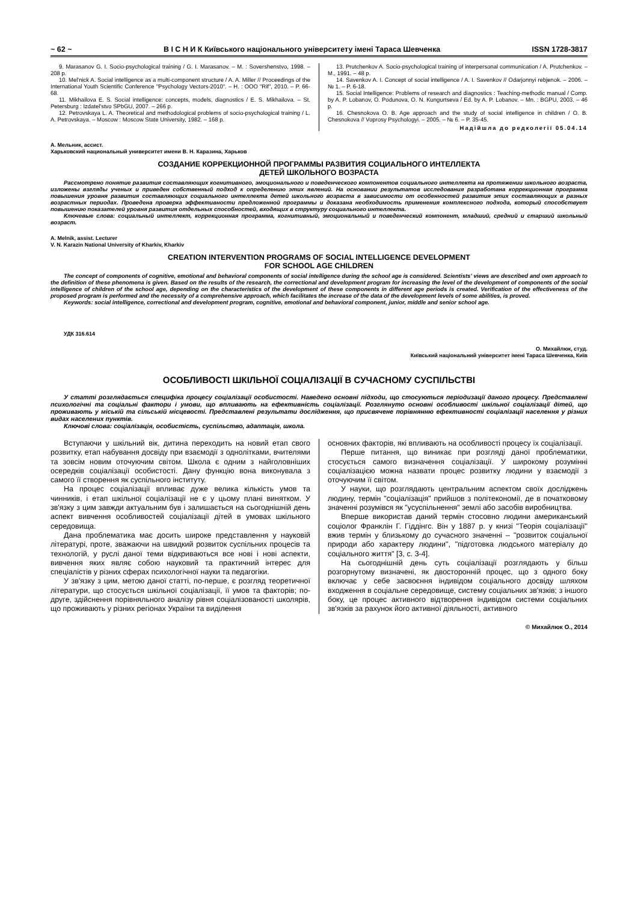~ 62 ~ В І С Н И К Київського національного університету імені Тараса Шевченка ISSN 1728-3817
9. Marasanov G. I. Socio-psychological training / G. I. Marasanov. – M. : Sovershenstvo, 1998. – 208 p.
10. Mel'nick A. Social intelligence as a multi-component structure / A. A. Miller // Proceedings of the International Youth Scientific Conference "Psychology Vectors-2010". – H. : OOO "Rif", 2010. – P. 66-68.
11. Mikhailova E. S. Social intelligence: concepts, models, diagnostics / E. S. Mikhailova. – St. Petersburg : Izdatel'stvo SPbGU, 2007. – 266 p.
12. Petrovskaya L. A. Theoretical and methodological problems of socio-psychological training / L. A. Petrovskaya. – Moscow : Moscow State University, 1982. – 168 p.
13. Prutchenkov A. Socio-psychological training of interpersonal communication / A. Prutchenkov. – M., 1991. – 48 p.
14. Savenkov A. I. Concept of social intelligence / A. I. Savenkov // Odarjonnyi rebjenok. – 2006. – № 1. – P. 6-18.
15. Social Intelligence: Problems of research and diagnostics : Teaching-methodic manual / Comp. by A. P. Lobanov, O. Podunova, O. N. Kungurtseva / Ed. by A. P. Lobanov. – Mn. : BGPU, 2003. – 46 p.
16. Chesnokova O. B. Age approach and the study of social intelligence in children / O. B. Chesnokova // Voprosy Psychologyi. – 2005. – № 6. – P. 35-45.
Надійшла до редколегії 05.04.14
А. Мельник, ассист.
Харьковский национальный университет имени В. Н. Каразина, Харьков
СОЗДАНИЕ КОРРЕКЦИОННОЙ ПРОГРАММЫ РАЗВИТИЯ СОЦИАЛЬНОГО ИНТЕЛЛЕКТА
ДЕТЕЙ ШКОЛЬНОГО ВОЗРАСТА
Рассмотрено понятие развития составляющих когнитивного, эмоционального и поведенческого компонентов социального интеллекта на протяжении школьного возраста, изложены взгляды ученых и приведен собственный подход к определению этих явлений. На основании результатов исследования разработана коррекционная программа повышения уровня развития составляющих социального интеллекта детей школьного возраста в зависимости от особенностей развития этих составляющих в разных возрастных периодах. Проведена проверка эффективности предложенной программы и доказана необходимость применения комплексного подхода, который способствует повышению показателей уровня развития отдельных способностей, входящих в структуру социального интеллекта.
Ключевые слова: социальный интеллект, коррекционная программа, когнитивный, эмоциональный и поведенческий компонент, младший, средний и старший школьный возраст.
A. Melnik, assist. Lecturer
V. N. Karazin National University of Kharkiv, Kharkiv
CREATION INTERVENTION PROGRAMS OF SOCIAL INTELLIGENCE DEVELOPMENT
FOR SCHOOL AGE CHILDREN
The concept of components of cognitive, emotional and behavioral components of social intelligence during the school age is considered. Scientists' views are described and own approach to the definition of these phenomena is given. Based on the results of the research, the correctional and development program for increasing the level of the development of components of the social intelligence of children of the school age, depending on the characteristics of the development of these components in different age periods is created. Verification of the effectiveness of the proposed program is performed and the necessity of a comprehensive approach, which facilitates the increase of the data of the development levels of some abilities, is proved.
Keywords: social intelligence, correctional and development program, cognitive, emotional and behavioral component, junior, middle and senior school age.
УДК 316.614
О. Михайлюк, студ.
Київський національний університет імені Тараса Шевченка, Київ
ОСОБЛИВОСТІ ШКІЛЬНОЇ СОЦІАЛІЗАЦІЇ В СУЧАСНОМУ СУСПІЛЬСТВІ
У статті розглядається специфіка процесу соціалізації особистості. Наведено основні підходи, що стосуються періодизації даного процесу. Представлені психологічні та соціальні фактори і умови, що впливають на ефективність соціалізації. Розглянуто основні особливості шкільної соціалізації дітей, що проживають у міській та сільській місцевості. Представлені результати дослідження, що присвячене порівнянню ефективності соціалізації населення у різних видах населених пунктів.
Ключові слова: соціалізація, особистість, суспільство, адаптація, школа.
Вступаючи у шкільний вік, дитина переходить на новий етап свого розвитку, етап набування досвіду при взаємодії з однолітками, вчителями та зовсім новим оточуючим світом. Школа є одним з найголовніших осередків соціалізації особистості. Дану функцію вона виконувала з самого її створення як суспільного інституту.
На процес соціалізації впливає дуже велика кількість умов та чинників, і етап шкільної соціалізації не є у цьому плані винятком. У зв'язку з цим завжди актуальним був і залишається на сьогоднішній день аспект вивчення особливостей соціалізації дітей в умовах шкільного середовища.
Дана проблематика має досить широке представлення у науковій літературі, проте, зважаючи на швидкий розвиток суспільних процесів та технологій, у руслі даної теми відкриваються все нові і нові аспекти, вивчення яких являє собою науковий та практичний інтерес для спеціалістів у різних сферах психологічної науки та педагогіки.
У зв'язку з цим, метою даної статті, по-перше, є розгляд теоретичної літератури, що стосується шкільної соціалізації, її умов та факторів; по-друге, здійснення порівняльного аналізу рівня соціалізованості школярів, що проживають у різних регіонах України та виділення
основних факторів, які впливають на особливості процесу їх соціалізації.
Перше питання, що виникає при розгляді даної проблематики, стосується самого визначення соціалізації. У широкому розумінні соціалізацією можна назвати процес розвитку людини у взаємодії з оточуючим її світом.
У науки, що розглядають центральним аспектом своїх досліджень людину, термін "соціалізація" прийшов з політекономії, де в початковому значенні розумівся як "усуспільнення" землі або засобів виробництва.
Вперше використав даний термін стосовно людини американський соціолог Франклін Г. Гіддінгс. Він у 1887 р. у книзі "Теорія соціалізації" вжив термін у близькому до сучасного значенні – "розвиток соціальної природи або характеру людини", "підготовка людського матеріалу до соціального життя" [3, с. 3-4].
На сьогоднішній день суть соціалізації розглядають у більш розгорнутому визначені, як двосторонній процес, що з одного боку включає у себе засвоєння індивідом соціального досвіду шляхом входження в соціальне середовище, систему соціальних зв'язків; з іншого боку, це процес активного відтворення індивідом системи соціальних зв'язків за рахунок його активної діяльності, активного
© Михайлюк О., 2014